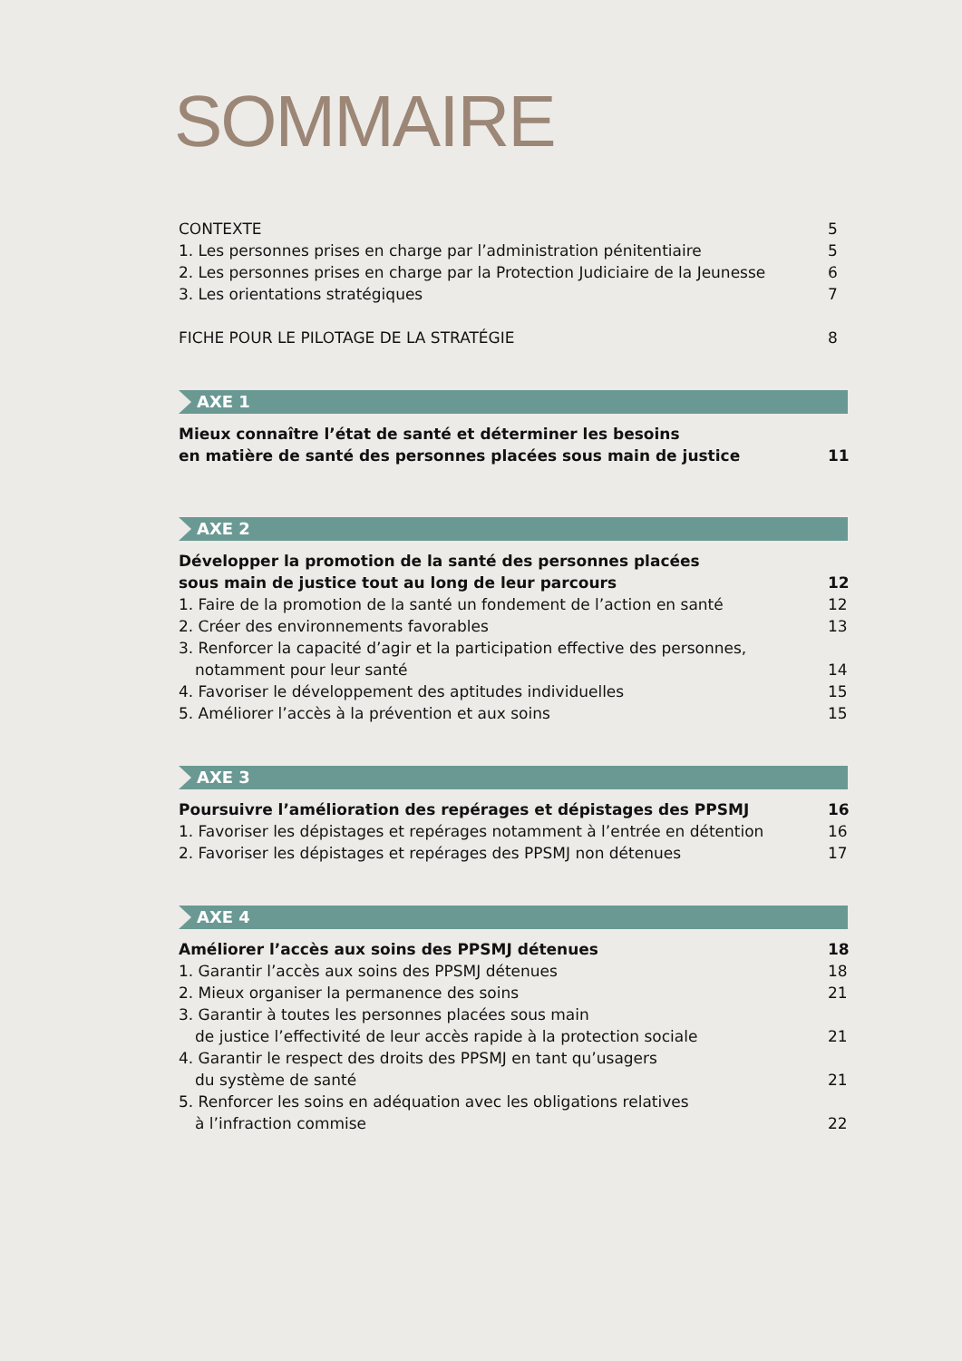SOMMAIRE
CONTEXTE 5
1. Les personnes prises en charge par l’administration pénitentiaire 5
2. Les personnes prises en charge par la Protection Judiciaire de la Jeunesse 6
3. Les orientations stratégiques 7
FICHE POUR LE PILOTAGE DE LA STRATÉGIE 8
AXE 1
Mieux connaître l’état de santé et déterminer les besoins
en matière de santé des personnes placées sous main de justice 11
AXE 2
Développer la promotion de la santé des personnes placées
sous main de justice tout au long de leur parcours 12
1. Faire de la promotion de la santé un fondement de l’action en santé 12
2. Créer des environnements favorables 13
3. Renforcer la capacité d’agir et la participation effective des personnes,
notamment pour leur santé 14
4. Favoriser le développement des aptitudes individuelles 15
5. Améliorer l’accès à la prévention et aux soins 15
AXE 3
Poursuivre l’amélioration des repérages et dépistages des PPSMJ 16
1. Favoriser les dépistages et repérages notamment à l’entrée en détention 16
2. Favoriser les dépistages et repérages des PPSMJ non détenues 17
AXE 4
Améliorer l’accès aux soins des PPSMJ détenues 18
1. Garantir l’accès aux soins des PPSMJ détenues 18
2. Mieux organiser la permanence des soins 21
3. Garantir à toutes les personnes placées sous main
de justice l’effectivité de leur accès rapide à la protection sociale 21
4. Garantir le respect des droits des PPSMJ en tant qu’usagers
du système de santé 21
5. Renforcer les soins en adéquation avec les obligations relatives
à l’infraction commise 22